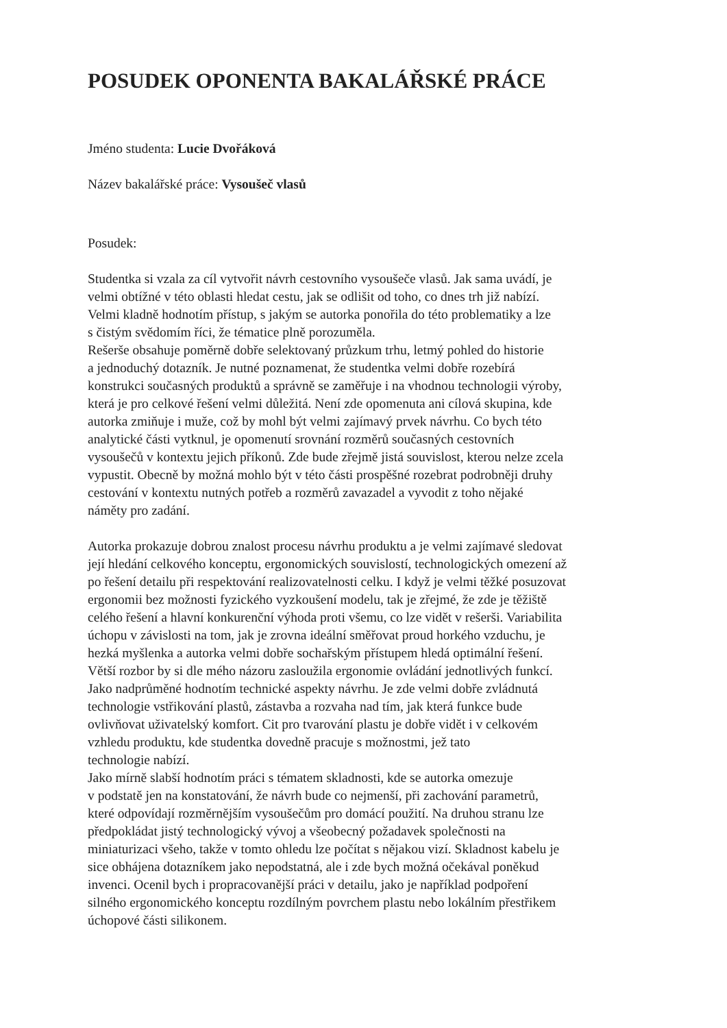POSUDEK OPONENTA BAKALÁŘSKÉ PRÁCE
Jméno studenta: Lucie Dvořáková
Název bakalářské práce: Vysoušeč vlasů
Posudek:
Studentka si vzala za cíl vytvořit návrh cestovního vysoušeče vlasů. Jak sama uvádí, je
velmi obtížné v této oblasti hledat cestu, jak se odlišit od toho, co dnes trh již nabízí.
Velmi kladně hodnotím přístup, s jakým se autorka ponořila do této problematiky a lze
s čistým svědomím říci, že tématice plně porozuměla.
Rešerše obsahuje poměrně dobře selektovaný průzkum trhu, letmý pohled do historie
a jednoduchý dotazník. Je nutné poznamenat, že studentka velmi dobře rozebírá
konstrukci současných produktů a správně se zaměřuje i na vhodnou technologii výroby,
která je pro celkové řešení velmi důležitá. Není zde opomenuta ani cílová skupina, kde
autorka zmiňuje i muže, což by mohl být velmi zajímavý prvek návrhu. Co bych této
analytické části vytknul, je opomenutí srovnání rozměrů současných cestovních
vysoušečů v kontextu jejich příkonů. Zde bude zřejmě jistá souvislost, kterou nelze zcela
vypustit. Obecně by možná mohlo být v této části prospěšné rozebrat podrobněji druhy
cestování v kontextu nutných potřeb a rozměrů zavazadel a vyvodit z toho nějaké
náměty pro zadání.
Autorka prokazuje dobrou znalost procesu návrhu produktu a je velmi zajímavé sledovat
její hledání celkového konceptu, ergonomických souvislostí, technologických omezení až
po řešení detailu při respektování realizovatelnosti celku. I když je velmi těžké posuzovat
ergonomii bez možnosti fyzického vyzkoušení modelu, tak je zřejmé, že zde je těžiště
celého řešení a hlavní konkurenční výhoda proti všemu, co lze vidět v rešerši. Variabilita
úchopu v závislosti na tom, jak je zrovna ideální směřovat proud horkého vzduchu, je
hezká myšlenka a autorka velmi dobře sochařským přístupem hledá optimální řešení.
Větší rozbor by si dle mého názoru zasloužila ergonomie ovládání jednotlivých funkcí.
Jako nadprůměné hodnotím technické aspekty návrhu. Je zde velmi dobře zvládnutá
technologie vstřikování plastů, zástavba a rozvaha nad tím, jak která funkce bude
ovlivňovat uživatelský komfort. Cit pro tvarování plastu je dobře vidět i v celkovém
vzhledu produktu, kde studentka dovedně pracuje s možnostmi, jež tato
technologie nabízí.
Jako mírně slabší hodnotím práci s tématem skladnosti, kde se autorka omezuje
v podstatě jen na konstatování, že návrh bude co nejmenší, při zachování parametrů,
které odpovídají rozměrnějším vysoušečům pro domácí použití. Na druhou stranu lze
předpokládat jistý technologický vývoj a všeobecný požadavek společnosti na
miniaturizaci všeho, takže v tomto ohledu lze počítat s nějakou vizí. Skladnost kabelu je
sice obhájena dotazníkem jako nepodstatná, ale i zde bych možná očekával poněkud
invenci. Ocenil bych i propracovanější práci v detailu, jako je například podpoření
silného ergonomického konceptu rozdílným povrchem plastu nebo lokálním přestřikem
úchopové části silikonem.